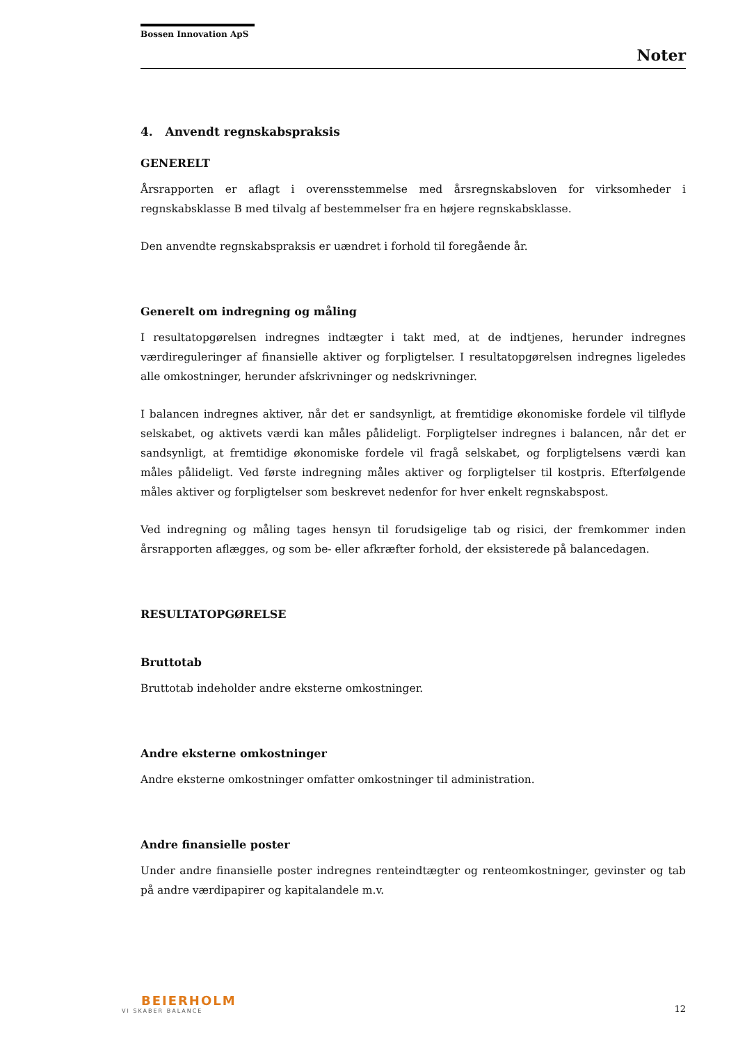Bossen Innovation ApS
Noter
4. Anvendt regnskabspraksis
GENERELT
Årsrapporten er aflagt i overensstemmelse med årsregnskabsloven for virksomheder i regnskabsklasse B med tilvalg af bestemmelser fra en højere regnskabsklasse.
Den anvendte regnskabspraksis er uændret i forhold til foregående år.
Generelt om indregning og måling
I resultatopgørelsen indregnes indtægter i takt med, at de indtjenes, herunder indregnes værdireguleringer af finansielle aktiver og forpligtelser. I resultatopgørelsen indregnes ligeledes alle omkostninger, herunder afskrivninger og nedskrivninger.
I balancen indregnes aktiver, når det er sandsynligt, at fremtidige økonomiske fordele vil tilflyde selskabet, og aktivets værdi kan måles pålideligt. Forpligtelser indregnes i balancen, når det er sandsynligt, at fremtidige økonomiske fordele vil fragå selskabet, og forpligtelsens værdi kan måles pålideligt. Ved første indregning måles aktiver og forpligtelser til kostpris. Efterfølgende måles aktiver og forpligtelser som beskrevet nedenfor for hver enkelt regnskabspost.
Ved indregning og måling tages hensyn til forudsigelige tab og risici, der fremkommer inden årsrapporten aflægges, og som be- eller afkræfter forhold, der eksisterede på balancedagen.
RESULTATOPGØRELSE
Bruttotab
Bruttotab indeholder andre eksterne omkostninger.
Andre eksterne omkostninger
Andre eksterne omkostninger omfatter omkostninger til administration.
Andre finansielle poster
Under andre finansielle poster indregnes renteindtægter og renteomkostninger, gevinster og tab på andre værdipapirer og kapitalandele m.v.
BEIERHOLM
VI SKABER BALANCE
12